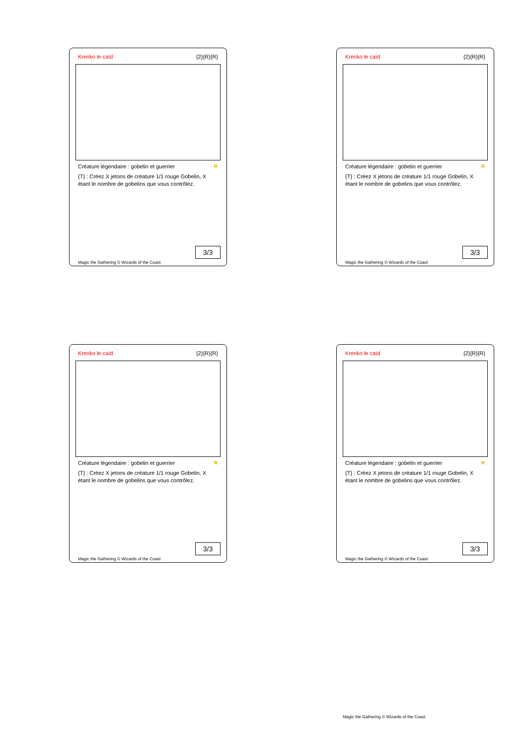Krenko le caïd {2}{R}{R}
Créature légendaire : gobelin et guerrier R
{T} : Créez X jetons de créature 1/1 rouge Gobelin, X étant le nombre de gobelins que vous contrôlez.
3/3
Magic the Gathering © Wizards of the Coast
Krenko le caïd {2}{R}{R}
Créature légendaire : gobelin et guerrier R
{T} : Créez X jetons de créature 1/1 rouge Gobelin, X étant le nombre de gobelins que vous contrôlez.
3/3
Magic the Gathering © Wizards of the Coast
Krenko le caïd {2}{R}{R}
Créature légendaire : gobelin et guerrier R
{T} : Créez X jetons de créature 1/1 rouge Gobelin, X étant le nombre de gobelins que vous contrôlez.
3/3
Magic the Gathering © Wizards of the Coast
Krenko le caïd {2}{R}{R}
Créature légendaire : gobelin et guerrier R
{T} : Créez X jetons de créature 1/1 rouge Gobelin, X étant le nombre de gobelins que vous contrôlez.
3/3
Magic the Gathering © Wizards of the Coast
Magic the Gathering © Wizards of the Coast